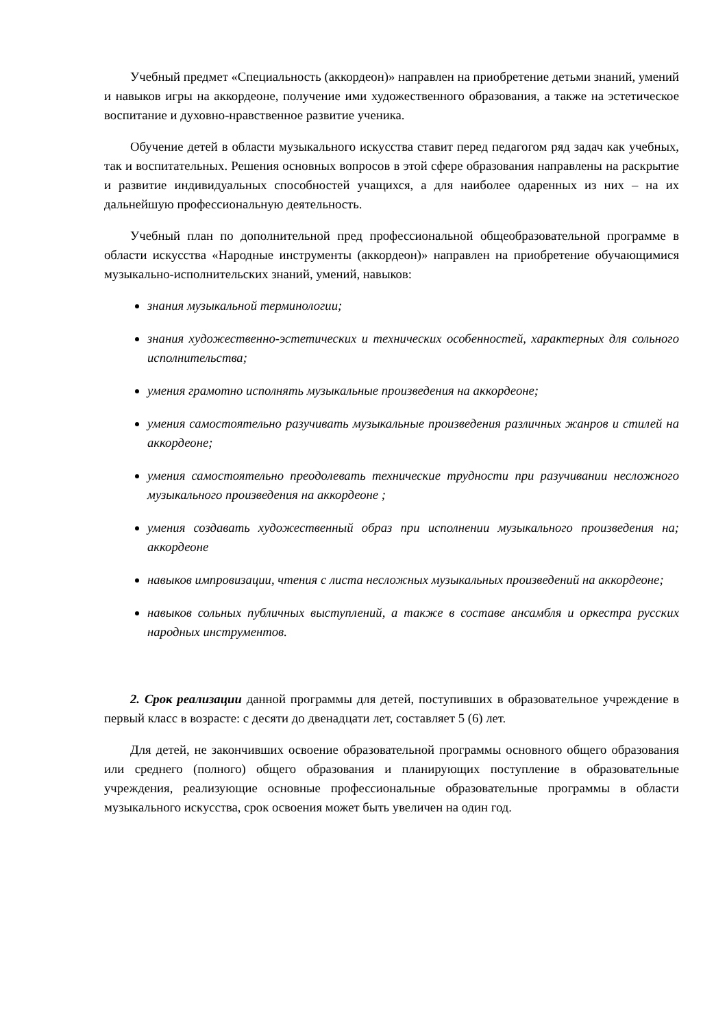Учебный предмет «Специальность (аккордеон)» направлен на приобретение детьми знаний, умений и навыков игры на аккордеоне, получение ими художественного образования, а также на эстетическое воспитание и духовно-нравственное развитие ученика.
Обучение детей в области музыкального искусства ставит перед педагогом ряд задач как учебных, так и воспитательных. Решения основных вопросов в этой сфере образования направлены на раскрытие и развитие индивидуальных способностей учащихся, а для наиболее одаренных из них – на их дальнейшую профессиональную деятельность.
Учебный план по дополнительной пред профессиональной общеобразовательной программе в области искусства «Народные инструменты (аккордеон)» направлен на приобретение обучающимися музыкально-исполнительских знаний, умений, навыков:
знания музыкальной терминологии;
знания художественно-эстетических и технических особенностей, характерных для сольного исполнительства;
умения грамотно исполнять музыкальные произведения на аккордеоне;
умения самостоятельно разучивать музыкальные произведения различных жанров и стилей на аккордеоне;
умения самостоятельно преодолевать технические трудности при разучивании несложного музыкального произведения на аккордеоне ;
умения создавать художественный образ при исполнении музыкального произведения на; аккордеоне
навыков импровизации, чтения с листа несложных музыкальных произведений на аккордеоне;
навыков сольных публичных выступлений, а также в составе ансамбля и оркестра русских народных инструментов.
2. Срок реализации данной программы для детей, поступивших в образовательное учреждение в первый класс в возрасте: с десяти до двенадцати лет, составляет 5 (6) лет.
Для детей, не закончивших освоение образовательной программы основного общего образования или среднего (полного) общего образования и планирующих поступление в образовательные учреждения, реализующие основные профессиональные образовательные программы в области музыкального искусства, срок освоения может быть увеличен на один год.